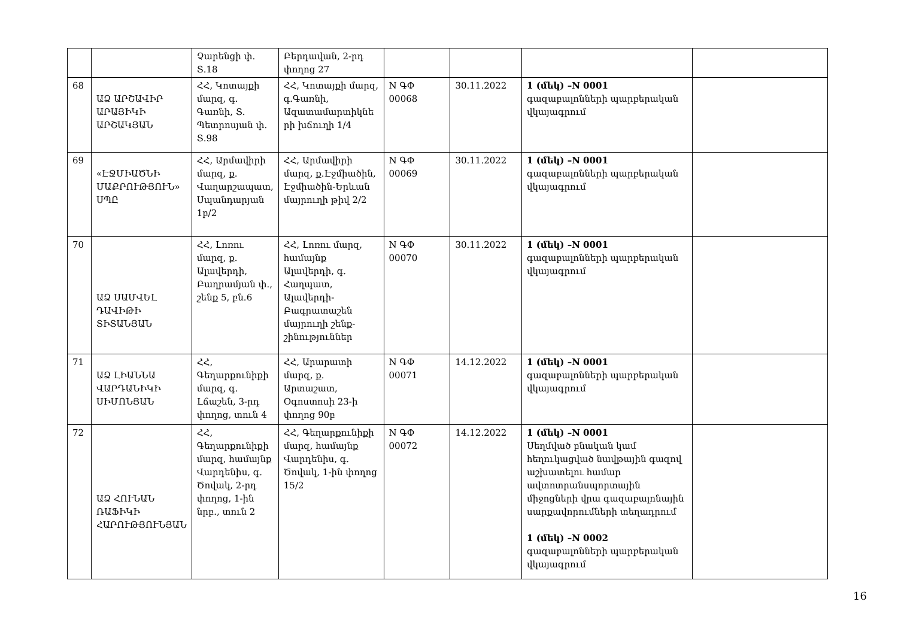| | | Չարենցի փ. Տ.18 | Բերդավան, 2-րդ փողոց 27 | | | | |
| 68 | ԱՁ ԱՐՇԱՎԻՐ ԱՐԱՅԻԿԻ ԱՐՇԱԿՅԱՆ | ՀՀ, Կոտայքի մարզ, գ. Գառնի, Տ. Պետրոսյան փ. Տ.98 | ՀՀ, Կոտայքի մարզ, գ.Գառնի, Ազատամարտիկնե րի խճուղի 1/4 | N ԳՓ 00068 | 30.11.2022 | 1 (մեկ) –N 0001 գազաբալոնների պարբերական վկայագրում | |
| 69 | «ԷՋՄԻԱԾՆԻ ՄԱՔՐՈՒԹՅՈՒՆ» ՍՊԸ | ՀՀ, Արմավիրի մարզ, ք. Վաղարշապատ, Սպանդարյան 1բ/2 | ՀՀ, Արմավիրի մարզ, ք.Էջմիածին, Էջմիածին-Երևան մայրուղի թիվ 2/2 | N ԳՓ 00069 | 30.11.2022 | 1 (մեկ) –N 0001 գազաբալոնների պարբերական վկայագրում | |
| 70 | ԱՁ ՍԱՄՎԵԼ ԴԱՎԻԹԻ ՏԻՏԱՆՅԱՆ | ՀՀ, Լոռու մարզ, ք. Ալավերդի, Բաղրամյան փ., շենք 5, բն.6 | ՀՀ, Լոռու մարզ, համայնք Ալավերդի, գ. Հաղպատ, Ալավերդի-Բագրատաշեն մայրուղի շենք-շինություններ | N ԳՓ 00070 | 30.11.2022 | 1 (մեկ) –N 0001 գազաբալոնների պարբերական վկայագրում | |
| 71 | ԱՁ ԼԻԱՆՆԱ ՎԱՐԴԱՆԻԿԻ ՍԻՄՈՆՅԱՆ | ՀՀ, Գեղարքունիքի մարզ, գ. Լճաշեն, 3-րդ փողոց, տուն 4 | ՀՀ, Արարատի մարզ, ք. Արտաշատ, Օգոստոսի 23-ի փողոց 90բ | N ԳՓ 00071 | 14.12.2022 | 1 (մեկ) –N 0001 գազաբալոնների պարբերական վկայագրում | |
| 72 | ԱՁ ՀՈՒՆԱՆ ՌԱՖԻԿԻ ՀԱՐՈՒԹՅՈՒՆՅԱՆ | ՀՀ, Գեղարքունիքի մարզ, համայնք Վարդենիս, գ. Ծովակ, 2-րդ փողոց, 1-ին նրբ., տուն 2 | ՀՀ, Գեղարքունիքի մարզ, համայնք Վարդենիս, գ. Ծովակ, 1-ին փողոց 15/2 | N ԳՓ 00072 | 14.12.2022 | 1 (մեկ) –N 0001 Սեղմված բնական կամ հեղուկացված նավթային գազով աշխատելու համար ավտոտրանսպորտային միջոցների վրա գազաբալոնային սարքավորումների տեղադրում 1 (մեկ) –N 0002 գազաբալոնների պարբերական վկայագրում | |
16